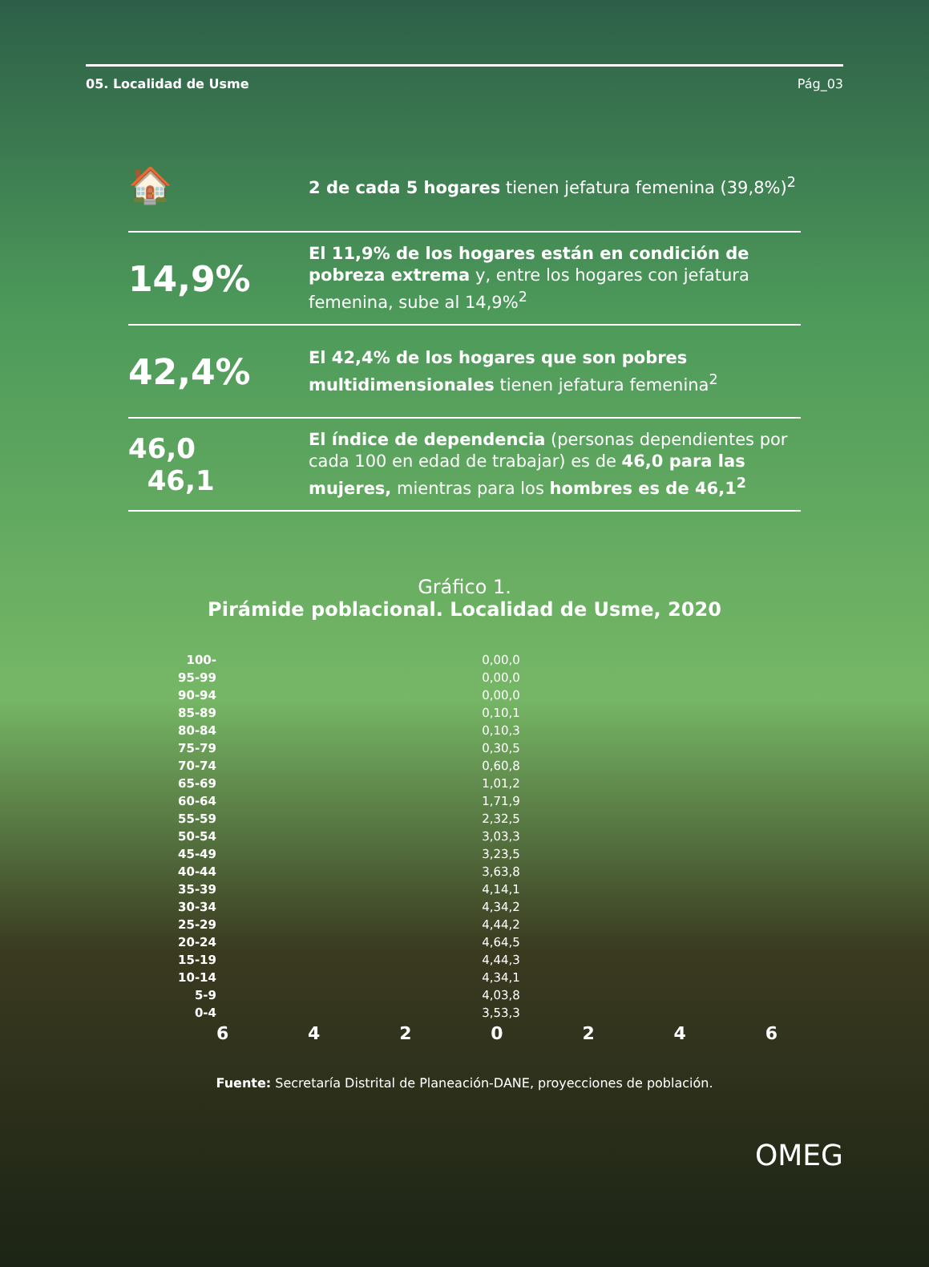05. Localidad de Usme Pág_03
🏠
2 de cada 5 hogares tienen jefatura femenina (39,8%)<sup>2</sup>
14,9%
El 11,9% de los hogares están en condición de pobreza extrema y, entre los hogares con jefatura femenina, sube al 14,9%<sup>2</sup>
42,4%
El 42,4% de los hogares que son pobres multidimensionales tienen jefatura femenina<sup>2</sup>
46,0
46,1
El índice de dependencia (personas dependientes por cada 100 en edad de trabajar) es de 46,0 para las mujeres, mientras para los hombres es de 46,1<sup>2</sup>
Gráfico 1.
Pirámide poblacional. Localidad de Usme, 2020
100- 0,0 0,0
95-99 0,0 0,0
90-94 0,0 0,0
85-89 0,1 0,1
80-84 0,1 0,3
75-79 0,3 0,5
70-74 0,6 0,8
65-69 1,0 1,2
60-64 1,7 1,9
55-59 2,3 2,5
50-54 3,0 3,3
45-49 3,2 3,5
40-44 3,6 3,8
35-39 4,1 4,1
30-34 4,3 4,2
25-29 4,4 4,2
20-24 4,6 4,5
15-19 4,4 4,3
10-14 4,3 4,1
5-9 4,0 3,8
0-4 3,5 3,3
6 4 2 0 2 4 6
Fuente: Secretaría Distrital de Planeación-DANE, proyecciones de población.
OMEG